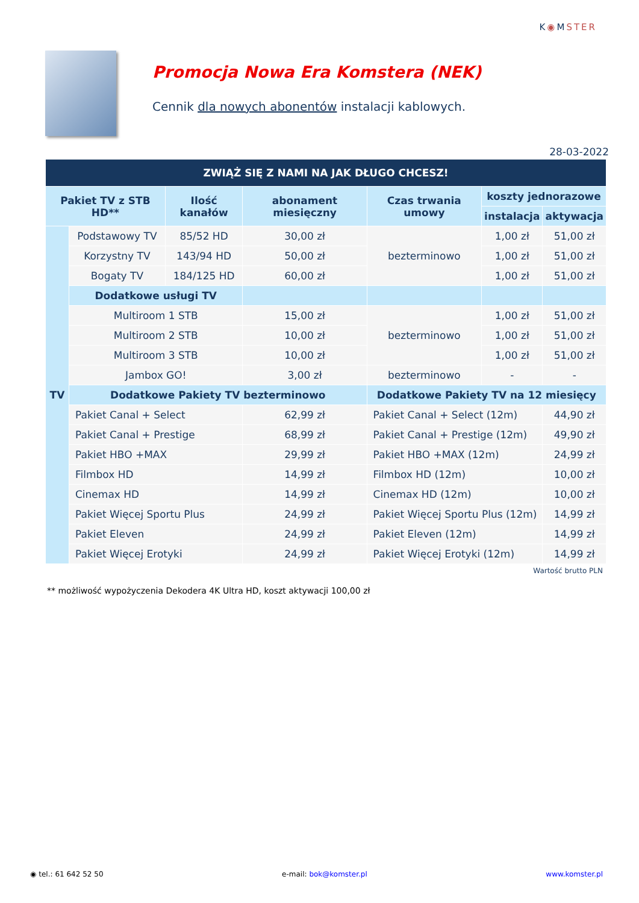K◉MSTER
Promocja Nowa Era Komstera (NEK)
Cennik dla nowych abonentów instalacji kablowych.
28-03-2022
| ZWIĄŻ SIĘ Z NAMI NA JAK DŁUGO CHCESZ! | | | | | | |
| --- | --- | --- | --- | --- | --- | --- |
| Pakiet TV z STB HD** | | Ilość kanałów | abonament miesięczny | Czas trwania umowy | koszty jednorazowe | |
| | | | | | instalacja | aktywacja |
| TV | Podstawowy TV | 85/52 HD | 30,00 zł | bezterminowo | 1,00 zł | 51,00 zł |
| | Korzystny TV | 143/94 HD | 50,00 zł | | 1,00 zł | 51,00 zł |
| | Bogaty TV | 184/125 HD | 60,00 zł | | 1,00 zł | 51,00 zł |
| | Dodatkowe usługi TV | | | | | |
| | Multiroom 1 STB | | 15,00 zł | bezterminowo | 1,00 zł | 51,00 zł |
| | Multiroom 2 STB | | 10,00 zł | | 1,00 zł | 51,00 zł |
| | Multiroom 3 STB | | 10,00 zł | | 1,00 zł | 51,00 zł |
| | Jambox GO! | | 3,00 zł | bezterminowo | - | - |
| | Dodatkowe Pakiety TV bezterminowo | | | Dodatkowe Pakiety TV na 12 miesięcy | | |
| | Pakiet Canal + Select | | 62,99 zł | Pakiet Canal + Select (12m) | | 44,90 zł |
| | Pakiet Canal + Prestige | | 68,99 zł | Pakiet Canal + Prestige (12m) | | 49,90 zł |
| | Pakiet HBO +MAX | | 29,99 zł | Pakiet HBO +MAX (12m) | | 24,99 zł |
| | Filmbox HD | | 14,99 zł | Filmbox HD (12m) | | 10,00 zł |
| | Cinemax HD | | 14,99 zł | Cinemax HD (12m) | | 10,00 zł |
| | Pakiet Więcej Sportu Plus | | 24,99 zł | Pakiet Więcej Sportu Plus (12m) | | 14,99 zł |
| | Pakiet Eleven | | 24,99 zł | Pakiet Eleven (12m) | | 14,99 zł |
| | Pakiet Więcej Erotyki | | 24,99 zł | Pakiet Więcej Erotyki (12m) | | 14,99 zł |
Wartość brutto PLN
** możliwość wypożyczenia Dekodera 4K Ultra HD, koszt aktywacji 100,00 zł
◉ tel.: 61 642 52 50 e-mail: bok@komster.pl www.komster.pl